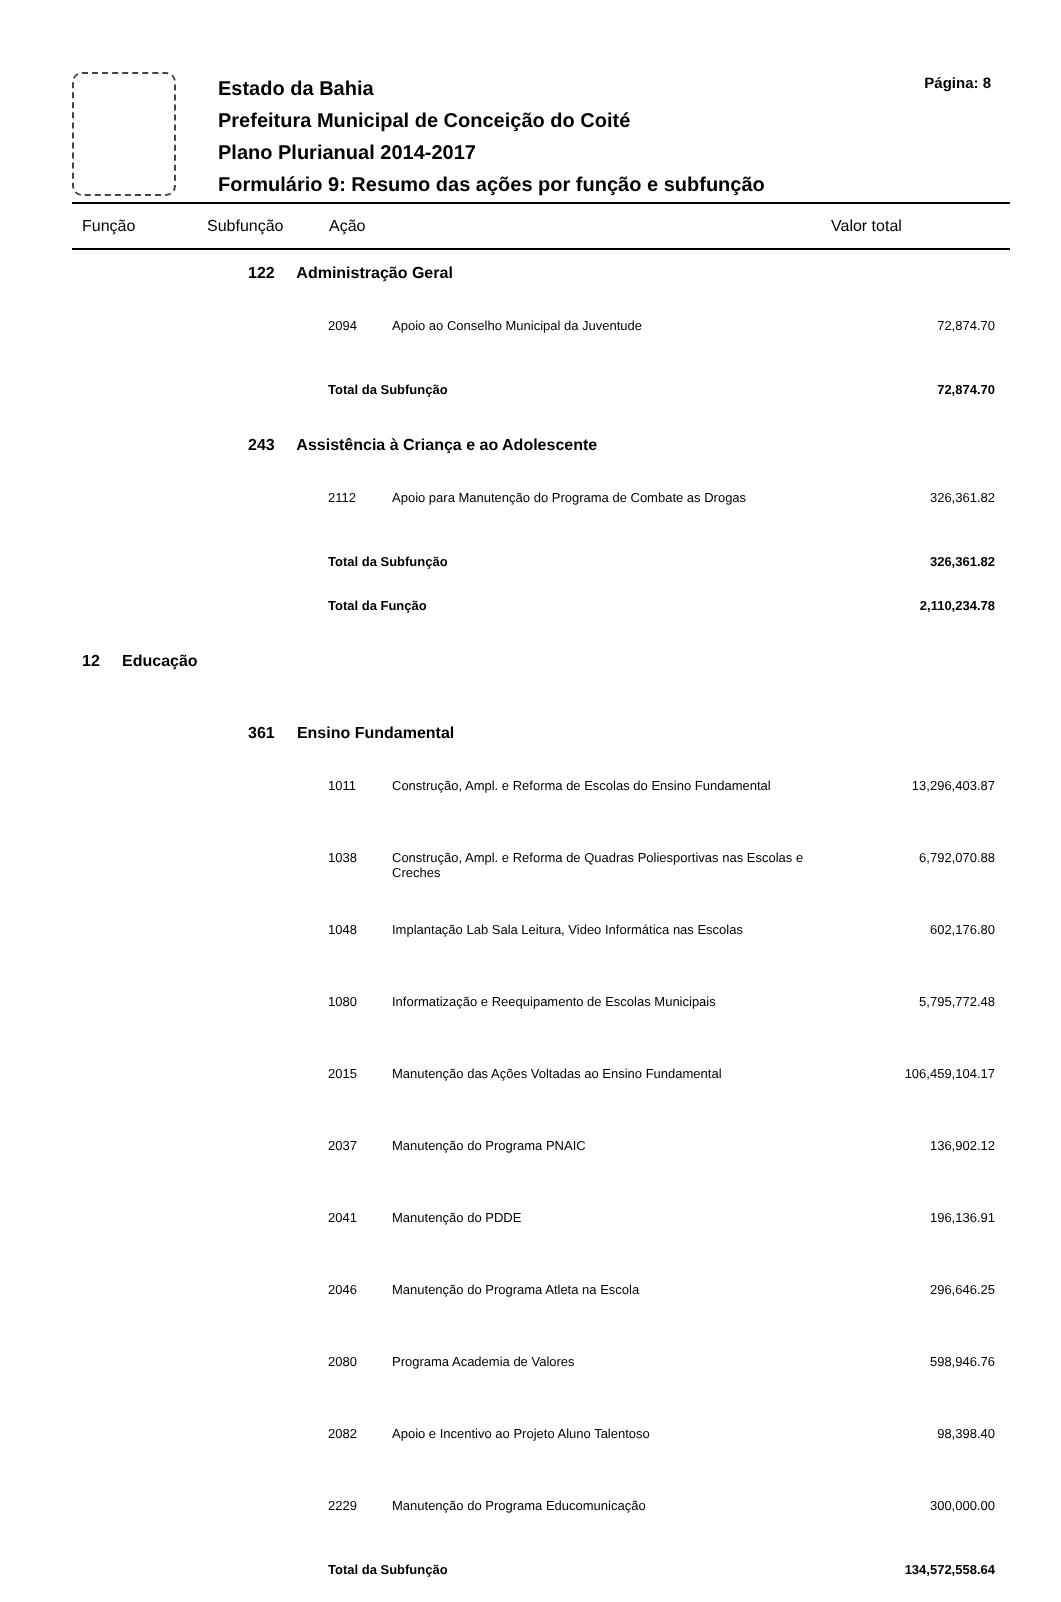Estado da Bahia
Prefeitura Municipal de Conceição do Coité
Plano Plurianual 2014-2017
Formulário 9: Resumo das ações por função e subfunção
Página: 8
| Função | | Subfunção | Ação | | Valor total |
| --- | --- | --- | --- | --- | --- |
| | 122 Administração Geral | | | | |
| | | | 2094 | Apoio ao Conselho Municipal da Juventude | 72,874.70 |
| | | | Total da Subfunção | | 72,874.70 |
| | 243 Assistência à Criança e ao Adolescente | | | | |
| | | | 2112 | Apoio para Manutenção do Programa de Combate as Drogas | 326,361.82 |
| | | | Total da Subfunção | | 326,361.82 |
| | | | Total da Função | | 2,110,234.78 |
| 12 Educação | | | | | |
| | 361 Ensino Fundamental | | | | |
| | | | 1011 | Construção, Ampl. e Reforma de Escolas do Ensino Fundamental | 13,296,403.87 |
| | | | 1038 | Construção, Ampl. e Reforma de Quadras Poliesportivas nas Escolas e Creches | 6,792,070.88 |
| | | | 1048 | Implantação Lab Sala Leitura, Video Informática nas Escolas | 602,176.80 |
| | | | 1080 | Informatização e Reequipamento de Escolas Municipais | 5,795,772.48 |
| | | | 2015 | Manutenção das Ações Voltadas ao Ensino Fundamental | 106,459,104.17 |
| | | | 2037 | Manutenção do Programa PNAIC | 136,902.12 |
| | | | 2041 | Manutenção do PDDE | 196,136.91 |
| | | | 2046 | Manutenção do Programa Atleta na Escola | 296,646.25 |
| | | | 2080 | Programa Academia de Valores | 598,946.76 |
| | | | 2082 | Apoio e Incentivo ao Projeto Aluno Talentoso | 98,398.40 |
| | | | 2229 | Manutenção do Programa Educomunicação | 300,000.00 |
| | | | Total da Subfunção | | 134,572,558.64 |